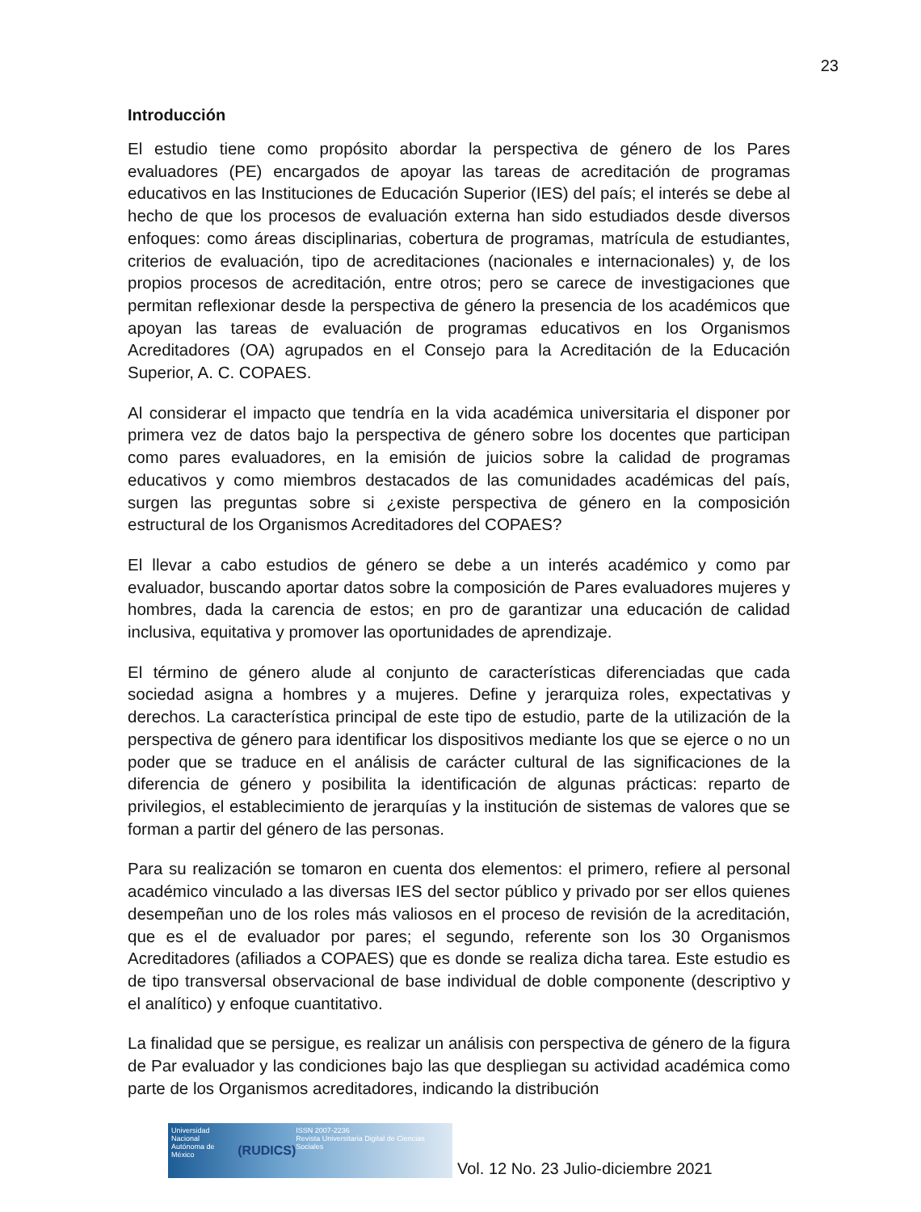23
Introducción
El estudio tiene como propósito abordar la perspectiva de género de los Pares evaluadores (PE) encargados de apoyar las tareas de acreditación de programas educativos en las Instituciones de Educación Superior (IES) del país; el interés se debe al hecho de que los procesos de evaluación externa han sido estudiados desde diversos enfoques: como áreas disciplinarias, cobertura de programas, matrícula de estudiantes, criterios de evaluación, tipo de acreditaciones (nacionales e internacionales) y, de los propios procesos de acreditación, entre otros; pero se carece de investigaciones que permitan reflexionar desde la perspectiva de género la presencia de los académicos que apoyan las tareas de evaluación de programas educativos en los Organismos Acreditadores (OA) agrupados en el Consejo para la Acreditación de la Educación Superior, A. C. COPAES.
Al considerar el impacto que tendría en la vida académica universitaria el disponer por primera vez de datos bajo la perspectiva de género sobre los docentes que participan como pares evaluadores, en la emisión de juicios sobre la calidad de programas educativos y como miembros destacados de las comunidades académicas del país, surgen las preguntas sobre si ¿existe perspectiva de género en la composición estructural de los Organismos Acreditadores del COPAES?
El llevar a cabo estudios de género se debe a un interés académico y como par evaluador, buscando aportar datos sobre la composición de Pares evaluadores mujeres y hombres, dada la carencia de estos; en pro de garantizar una educación de calidad inclusiva, equitativa y promover las oportunidades de aprendizaje.
El término de género alude al conjunto de características diferenciadas que cada sociedad asigna a hombres y a mujeres. Define y jerarquiza roles, expectativas y derechos. La característica principal de este tipo de estudio, parte de la utilización de la perspectiva de género para identificar los dispositivos mediante los que se ejerce o no un poder que se traduce en el análisis de carácter cultural de las significaciones de la diferencia de género y posibilita la identificación de algunas prácticas: reparto de privilegios, el establecimiento de jerarquías y la institución de sistemas de valores que se forman a partir del género de las personas.
Para su realización se tomaron en cuenta dos elementos: el primero, refiere al personal académico vinculado a las diversas IES del sector público y privado por ser ellos quienes desempeñan uno de los roles más valiosos en el proceso de revisión de la acreditación, que es el de evaluador por pares; el segundo, referente son los 30 Organismos Acreditadores (afiliados a COPAES) que es donde se realiza dicha tarea. Este estudio es de tipo transversal observacional de base individual de doble componente (descriptivo y el analítico) y enfoque cuantitativo.
La finalidad que se persigue, es realizar un análisis con perspectiva de género de la figura de Par evaluador y las condiciones bajo las que despliegan su actividad académica como parte de los Organismos acreditadores, indicando la distribución
Universidad Nacional
Autónoma de México (RUDICS) ISSN 2007-2236
Revista Universitaria Digital de Ciencias Sociales
Vol. 12 No. 23 Julio-diciembre 2021